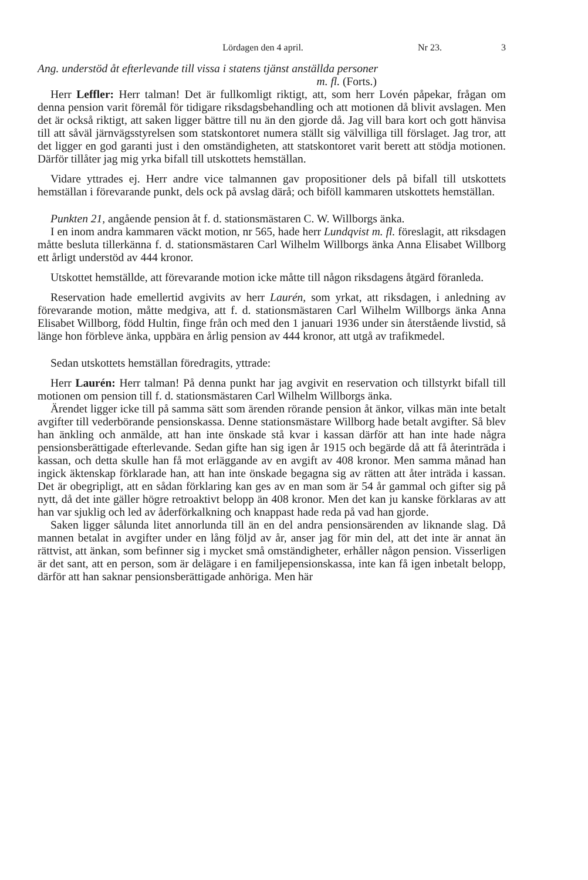Lördagen den 4 april. Nr 23. 3
Ang. understöd åt efterlevande till vissa i statens tjänst anställda personer
m. fl. (Forts.)
Herr Leffler: Herr talman! Det är fullkomligt riktigt, att, som herr Lovén påpekar, frågan om denna pension varit föremål för tidigare riksdagsbehandling och att motionen då blivit avslagen. Men det är också riktigt, att saken ligger bättre till nu än den gjorde då. Jag vill bara kort och gott hänvisa till att såväl järnvägsstyrelsen som statskontoret numera ställt sig välvilliga till förslaget. Jag tror, att det ligger en god garanti just i den omständigheten, att statskontoret varit berett att stödja motionen. Därför tillåter jag mig yrka bifall till utskottets hemställan.
Vidare yttrades ej. Herr andre vice talmannen gav propositioner dels på bifall till utskottets hemställan i förevarande punkt, dels ock på avslag därå; och biföll kammaren utskottets hemställan.
Punkten 21, angående pension åt f. d. stationsmästaren C. W. Willborgs änka.
I en inom andra kammaren väckt motion, nr 565, hade herr Lundqvist m. fl. föreslagit, att riksdagen måtte besluta tillerkänna f. d. stationsmästaren Carl Wilhelm Willborgs änka Anna Elisabet Willborg ett årligt understöd av 444 kronor.
Utskottet hemställde, att förevarande motion icke måtte till någon riksdagens åtgärd föranleda.
Reservation hade emellertid avgivits av herr Laurén, som yrkat, att riksdagen, i anledning av förevarande motion, måtte medgiva, att f. d. stationsmästaren Carl Wilhelm Willborgs änka Anna Elisabet Willborg, född Hultin, finge från och med den 1 januari 1936 under sin återstående livstid, så länge hon förbleve änka, uppbära en årlig pension av 444 kronor, att utgå av trafikmedel.
Sedan utskottets hemställan föredragits, yttrade:
Herr Laurén: Herr talman! På denna punkt har jag avgivit en reservation och tillstyrkt bifall till motionen om pension till f. d. stationsmästaren Carl Wilhelm Willborgs änka.
Ärendet ligger icke till på samma sätt som ärenden rörande pension åt änkor, vilkas män inte betalt avgifter till vederbörande pensionskassa. Denne stationsmästare Willborg hade betalt avgifter. Så blev han änkling och anmälde, att han inte önskade stå kvar i kassan därför att han inte hade några pensionsberättigade efterlevande. Sedan gifte han sig igen år 1915 och begärde då att få återinträda i kassan, och detta skulle han få mot erläggande av en avgift av 408 kronor. Men samma månad han ingick äktenskap förklarade han, att han inte önskade begagna sig av rätten att åter inträda i kassan. Det är obegripligt, att en sådan förklaring kan ges av en man som är 54 år gammal och gifter sig på nytt, då det inte gäller högre retroaktivt belopp än 408 kronor. Men det kan ju kanske förklaras av att han var sjuklig och led av åderförkalkning och knappast hade reda på vad han gjorde.
Saken ligger sålunda litet annorlunda till än en del andra pensionsärenden av liknande slag. Då mannen betalat in avgifter under en lång följd av år, anser jag för min del, att det inte är annat än rättvist, att änkan, som befinner sig i mycket små omständigheter, erhåller någon pension. Visserligen är det sant, att en person, som är delägare i en familjepensionskassa, inte kan få igen inbetalt belopp, därför att han saknar pensionsberättigade anhöriga. Men här